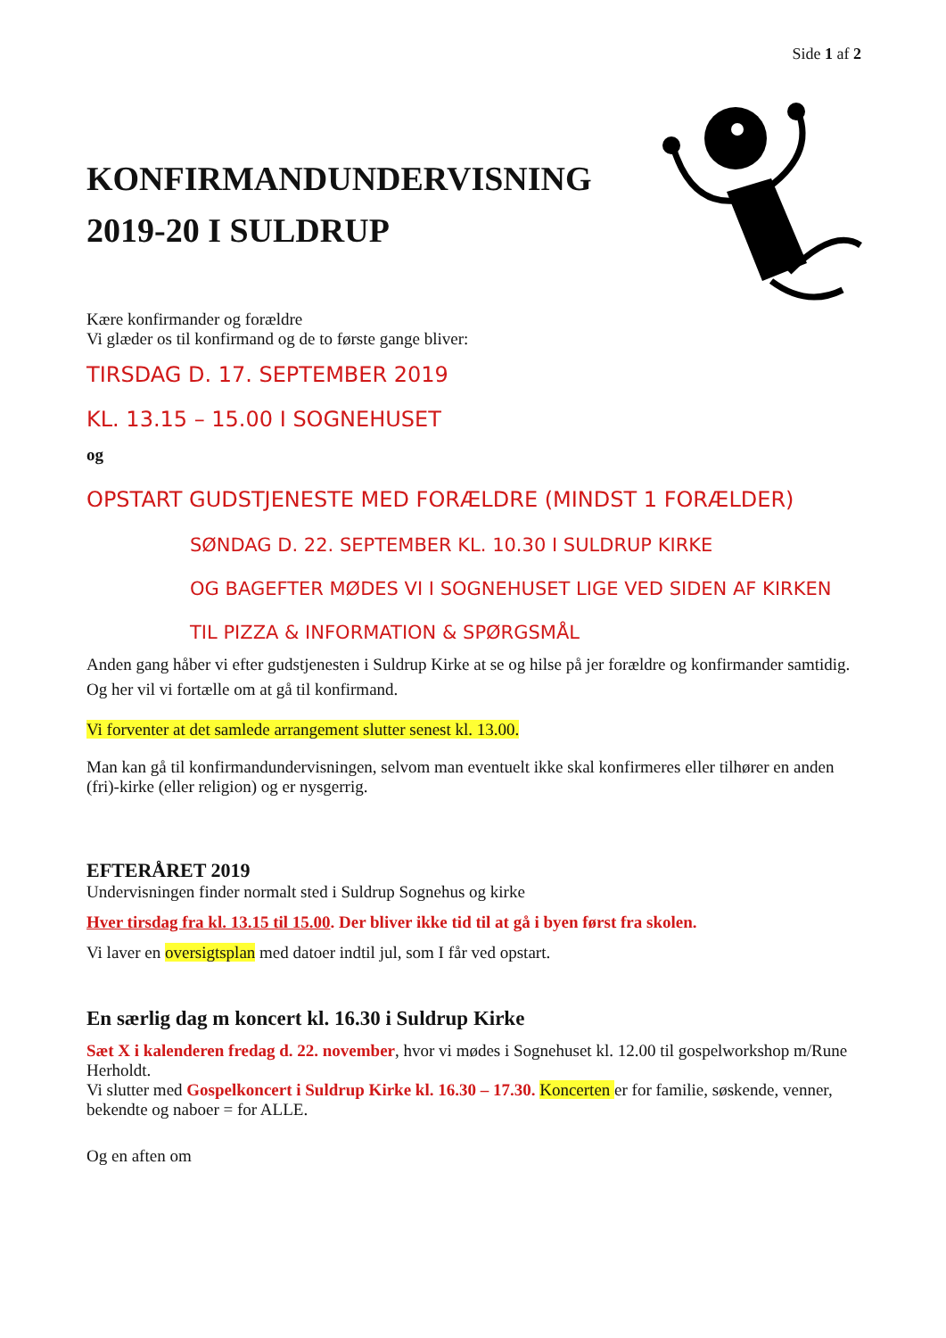Side 1 af 2
KONFIRMANDUNDERVISNING 2019-20 I SULDRUP
Kære konfirmander og forældre
Vi glæder os til konfirmand og de to første gange bliver:
TIRSDAG D. 17. SEPTEMBER 2019
KL. 13.15 – 15.00 I SOGNEHUSET
og
OPSTART GUDSTJENESTE MED FORÆLDRE (MINDST 1 FORÆLDER)
SØNDAG D. 22. SEPTEMBER KL. 10.30 I SULDRUP KIRKE
OG BAGEFTER MØDES VI I SOGNEHUSET LIGE VED SIDEN AF KIRKEN
TIL PIZZA & INFORMATION & SPØRGSMÅL
Anden gang håber vi efter gudstjenesten i Suldrup Kirke at se og hilse på jer forældre og konfirmander samtidig. Og her vil vi fortælle om at gå til konfirmand.
Vi forventer at det samlede arrangement slutter senest kl. 13.00.
Man kan gå til konfirmandundervisningen, selvom man eventuelt ikke skal konfirmeres eller tilhører en anden (fri)-kirke (eller religion) og er nysgerrig.
EFTERÅRET 2019
Undervisningen finder normalt sted i Suldrup Sognehus og kirke
Hver tirsdag fra kl. 13.15 til 15.00. Der bliver ikke tid til at gå i byen først fra skolen.
Vi laver en oversigtsplan med datoer indtil jul, som I får ved opstart.
En særlig dag m koncert kl. 16.30 i Suldrup Kirke
Sæt X i kalenderen fredag d. 22. november, hvor vi mødes i Sognehuset kl. 12.00 til gospelworkshop m/Rune Herholdt.
Vi slutter med Gospelkoncert i Suldrup Kirke kl. 16.30 – 17.30. Koncerten er for familie, søskende, venner, bekendte og naboer = for ALLE.
Og en aften om